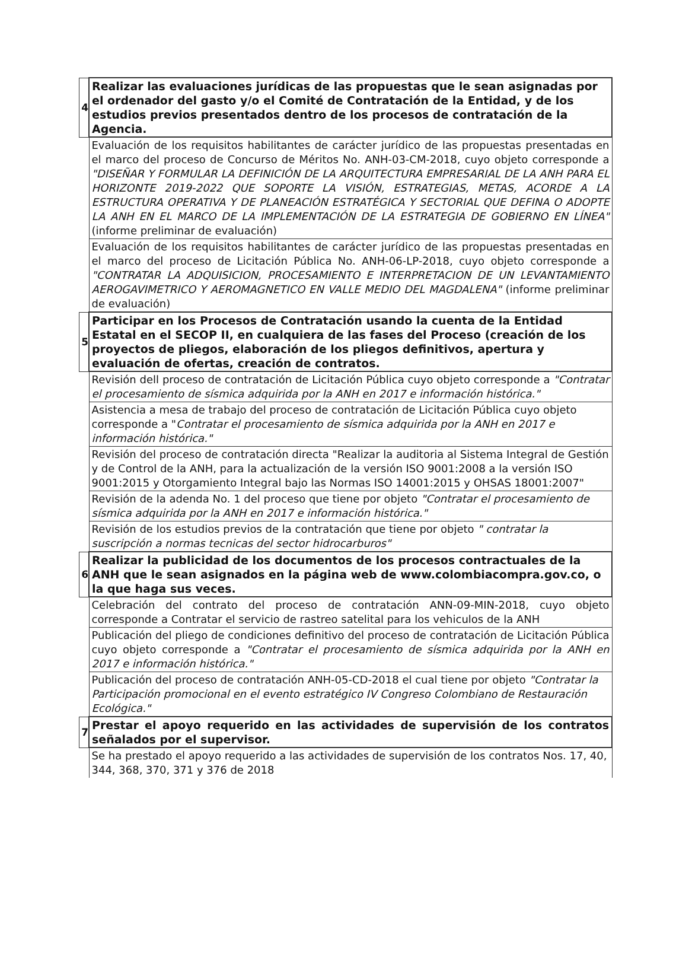| 4 | Realizar las evaluaciones jurídicas de las propuestas que le sean asignadas por el ordenador del gasto y/o el Comité de Contratación de la Entidad, y de los estudios previos presentados dentro de los procesos de contratación de la Agencia. |
| | Evaluación de los requisitos habilitantes de carácter jurídico de las propuestas presentadas en el marco del proceso de Concurso de Méritos No. ANH-03-CM-2018, cuyo objeto corresponde a "DISEÑAR Y FORMULAR LA DEFINICIÓN DE LA ARQUITECTURA EMPRESARIAL DE LA ANH PARA EL HORIZONTE 2019-2022 QUE SOPORTE LA VISIÓN, ESTRATEGIAS, METAS, ACORDE A LA ESTRUCTURA OPERATIVA Y DE PLANEACIÓN ESTRATÉGICA Y SECTORIAL QUE DEFINA O ADOPTE LA ANH EN EL MARCO DE LA IMPLEMENTACIÓN DE LA ESTRATEGIA DE GOBIERNO EN LÍNEA" (informe preliminar de evaluación) |
| | Evaluación de los requisitos habilitantes de carácter jurídico de las propuestas presentadas en el marco del proceso de Licitación Pública No. ANH-06-LP-2018, cuyo objeto corresponde a "CONTRATAR LA ADQUISICION, PROCESAMIENTO E INTERPRETACION DE UN LEVANTAMIENTO AEROGAVIMETRICO Y AEROMAGNETICO EN VALLE MEDIO DEL MAGDALENA" (informe preliminar de evaluación) |
| 5 | Participar en los Procesos de Contratación usando la cuenta de la Entidad Estatal en el SECOP II, en cualquiera de las fases del Proceso (creación de los proyectos de pliegos, elaboración de los pliegos definitivos, apertura y evaluación de ofertas, creación de contratos. |
| | Revisión dell proceso de contratación de Licitación Pública cuyo objeto corresponde a "Contratar el procesamiento de sísmica adquirida por la ANH en 2017 e información histórica." |
| | Asistencia a mesa de trabajo del proceso de contratación de Licitación Pública cuyo objeto corresponde a " Contratar el procesamiento de sísmica adquirida por la ANH en 2017 e información histórica." |
| | Revisión del proceso de contratación directa "Realizar la auditoria al Sistema Integral de Gestión y de Control de la ANH, para la actualización de la versión ISO 9001:2008 a la versión ISO 9001:2015 y Otorgamiento Integral bajo las Normas ISO 14001:2015 y OHSAS 18001:2007" |
| | Revisión de la adenda No. 1 del proceso que tiene por objeto "Contratar el procesamiento de sísmica adquirida por la ANH en 2017 e información histórica." |
| | Revisión de los estudios previos de la contratación que tiene por objeto " contratar la suscripción a normas tecnicas del sector hidrocarburos" |
| 6 | Realizar la publicidad de los documentos de los procesos contractuales de la ANH que le sean asignados en la página web de www.colombiacompra.gov.co, o la que haga sus veces. |
| | Celebración del contrato del proceso de contratación ANN-09-MIN-2018, cuyo objeto corresponde a Contratar el servicio de rastreo satelital para los vehiculos de la ANH |
| | Publicación del pliego de condiciones definitivo del proceso de contratación de Licitación Pública cuyo objeto corresponde a "Contratar el procesamiento de sísmica adquirida por la ANH en 2017 e información histórica." |
| | Publicación del proceso de contratación ANH-05-CD-2018 el cual tiene por objeto "Contratar la Participación promocional en el evento estratégico IV Congreso Colombiano de Restauración Ecológica." |
| 7 | Prestar el apoyo requerido en las actividades de supervisión de los contratos señalados por el supervisor. |
| | Se ha prestado el apoyo requerido a las actividades de supervisión de los contratos Nos. 17, 40, 344, 368, 370, 371 y 376 de 2018 |